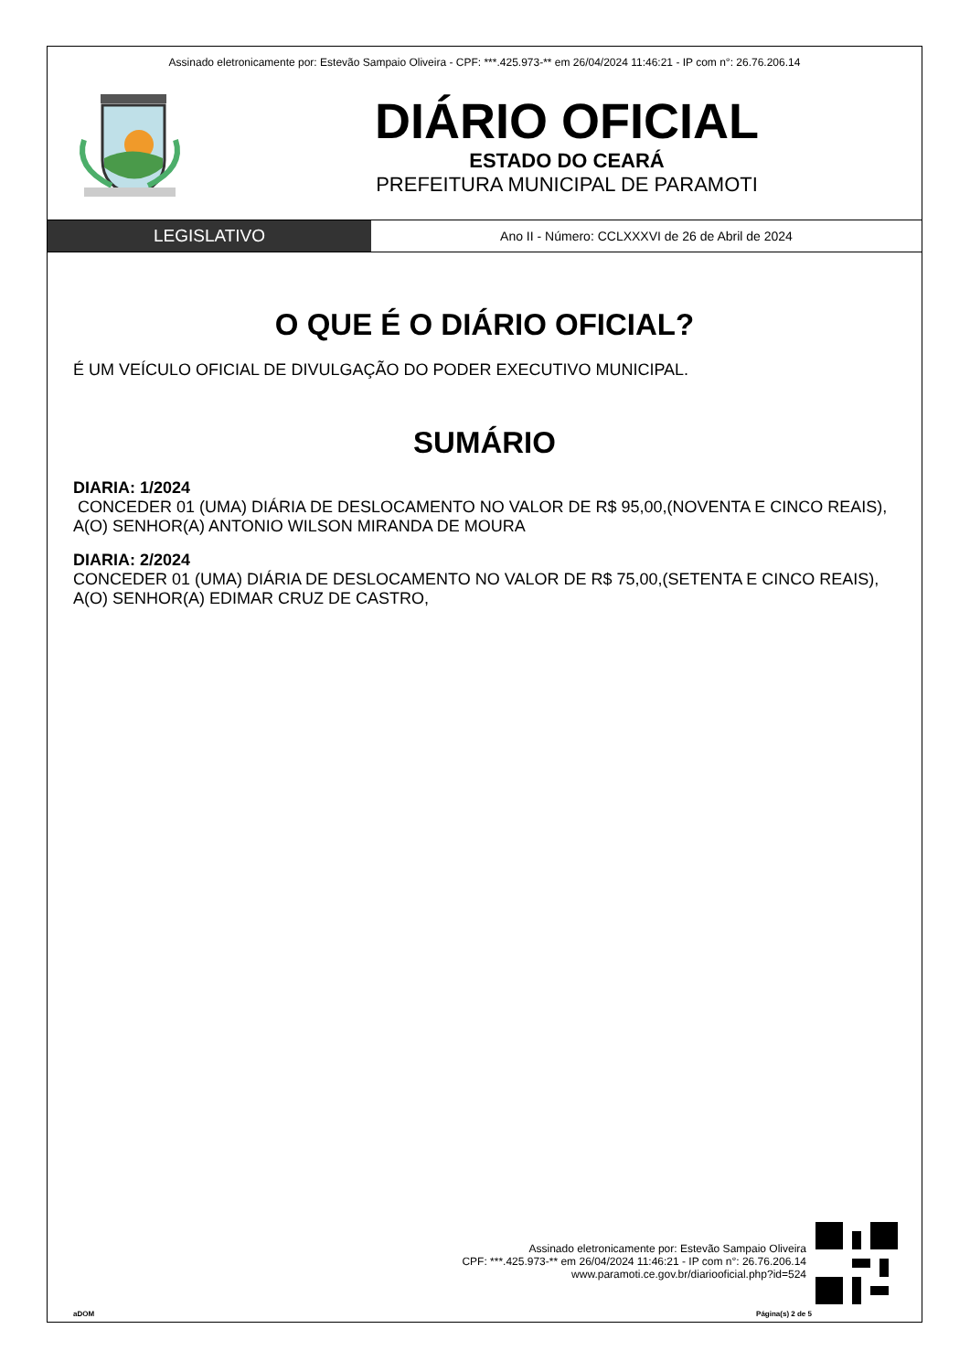Assinado eletronicamente por: Estevão Sampaio Oliveira - CPF: ***.425.973-** em 26/04/2024 11:46:21 - IP com n°: 26.76.206.14
DIÁRIO OFICIAL
ESTADO DO CEARÁ
PREFEITURA MUNICIPAL DE PARAMOTI
LEGISLATIVO
Ano II - Número: CCLXXXVI de 26 de Abril de 2024
O QUE É O DIÁRIO OFICIAL?
É UM VEÍCULO OFICIAL DE DIVULGAÇÃO DO PODER EXECUTIVO MUNICIPAL.
SUMÁRIO
DIARIA: 1/2024
CONCEDER 01 (UMA) DIÁRIA DE DESLOCAMENTO NO VALOR DE R$ 95,00,(NOVENTA E CINCO REAIS), A(O) SENHOR(A) ANTONIO WILSON MIRANDA DE MOURA
DIARIA: 2/2024
CONCEDER 01 (UMA) DIÁRIA DE DESLOCAMENTO NO VALOR DE R$ 75,00,(SETENTA E CINCO REAIS),
A(O) SENHOR(A) EDIMAR CRUZ DE CASTRO,
Assinado eletronicamente por: Estevão Sampaio Oliveira
CPF: ***.425.973-** em 26/04/2024 11:46:21 - IP com n°: 26.76.206.14
www.paramoti.ce.gov.br/diariooficial.php?id=524
aDOM Página(s) 2 de 5